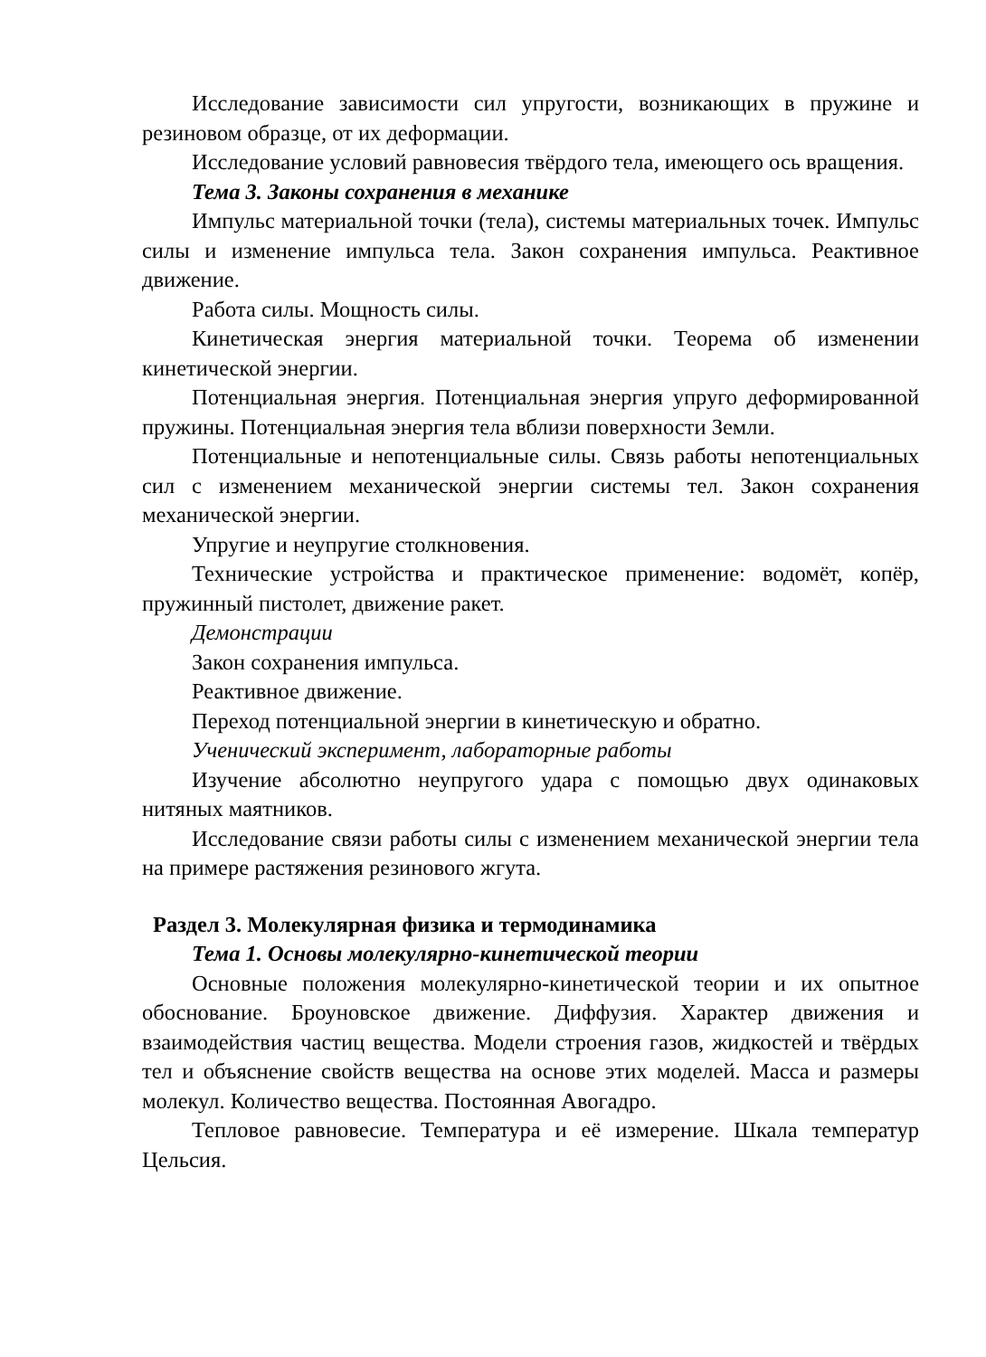Исследование зависимости сил упругости, возникающих в пружине и резиновом образце, от их деформации.
Исследование условий равновесия твёрдого тела, имеющего ось вращения.
Тема 3. Законы сохранения в механике
Импульс материальной точки (тела), системы материальных точек. Импульс силы и изменение импульса тела. Закон сохранения импульса. Реактивное движение.
Работа силы. Мощность силы.
Кинетическая энергия материальной точки. Теорема об изменении кинетической энергии.
Потенциальная энергия. Потенциальная энергия упруго деформированной пружины. Потенциальная энергия тела вблизи поверхности Земли.
Потенциальные и непотенциальные силы. Связь работы непотенциальных сил с изменением механической энергии системы тел. Закон сохранения механической энергии.
Упругие и неупругие столкновения.
Технические устройства и практическое применение: водомёт, копёр, пружинный пистолет, движение ракет.
Демонстрации
Закон сохранения импульса.
Реактивное движение.
Переход потенциальной энергии в кинетическую и обратно.
Ученический эксперимент, лабораторные работы
Изучение абсолютно неупругого удара с помощью двух одинаковых нитяных маятников.
Исследование связи работы силы с изменением механической энергии тела на примере растяжения резинового жгута.
Раздел 3. Молекулярная физика и термодинамика
Тема 1. Основы молекулярно-кинетической теории
Основные положения молекулярно-кинетической теории и их опытное обоснование. Броуновское движение. Диффузия. Характер движения и взаимодействия частиц вещества. Модели строения газов, жидкостей и твёрдых тел и объяснение свойств вещества на основе этих моделей. Масса и размеры молекул. Количество вещества. Постоянная Авогадро.
Тепловое равновесие. Температура и её измерение. Шкала температур Цельсия.